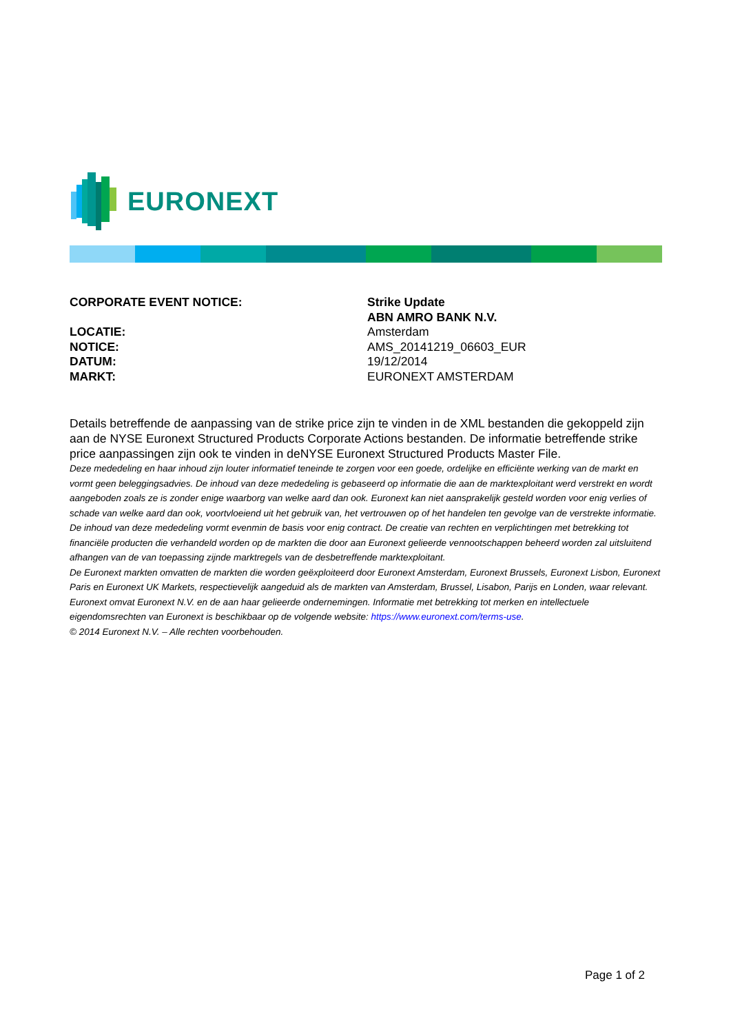EURONEXT
CORPORATE EVENT NOTICE: Strike Update
ABN AMRO BANK N.V.
LOCATIE: Amsterdam
NOTICE: AMS_20141219_06603_EUR
DATUM: 19/12/2014
MARKT: EURONEXT AMSTERDAM
Details betreffende de aanpassing van de strike price zijn te vinden in de XML bestanden die gekoppeld zijn aan de NYSE Euronext Structured Products Corporate Actions bestanden. De informatie betreffende strike price aanpassingen zijn ook te vinden in deNYSE Euronext Structured Products Master File.
Deze mededeling en haar inhoud zijn louter informatief teneinde te zorgen voor een goede, ordelijke en efficiënte werking van de markt en vormt geen beleggingsadvies. De inhoud van deze mededeling is gebaseerd op informatie die aan de marktexploitant werd verstrekt en wordt aangeboden zoals ze is zonder enige waarborg van welke aard dan ook. Euronext kan niet aansprakelijk gesteld worden voor enig verlies of schade van welke aard dan ook, voortvloeiend uit het gebruik van, het vertrouwen op of het handelen ten gevolge van de verstrekte informatie. De inhoud van deze mededeling vormt evenmin de basis voor enig contract. De creatie van rechten en verplichtingen met betrekking tot financiële producten die verhandeld worden op de markten die door aan Euronext gelieerde vennootschappen beheerd worden zal uitsluitend afhangen van de van toepassing zijnde marktregels van de desbetreffende marktexploitant.
De Euronext markten omvatten de markten die worden geëxploiteerd door Euronext Amsterdam, Euronext Brussels, Euronext Lisbon, Euronext Paris en Euronext UK Markets, respectievelijk aangeduid als de markten van Amsterdam, Brussel, Lisabon, Parijs en Londen, waar relevant.
Euronext omvat Euronext N.V. en de aan haar gelieerde ondernemingen. Informatie met betrekking tot merken en intellectuele eigendomsrechten van Euronext is beschikbaar op de volgende website: https://www.euronext.com/terms-use.
© 2014 Euronext N.V. – Alle rechten voorbehouden.
Page 1 of 2